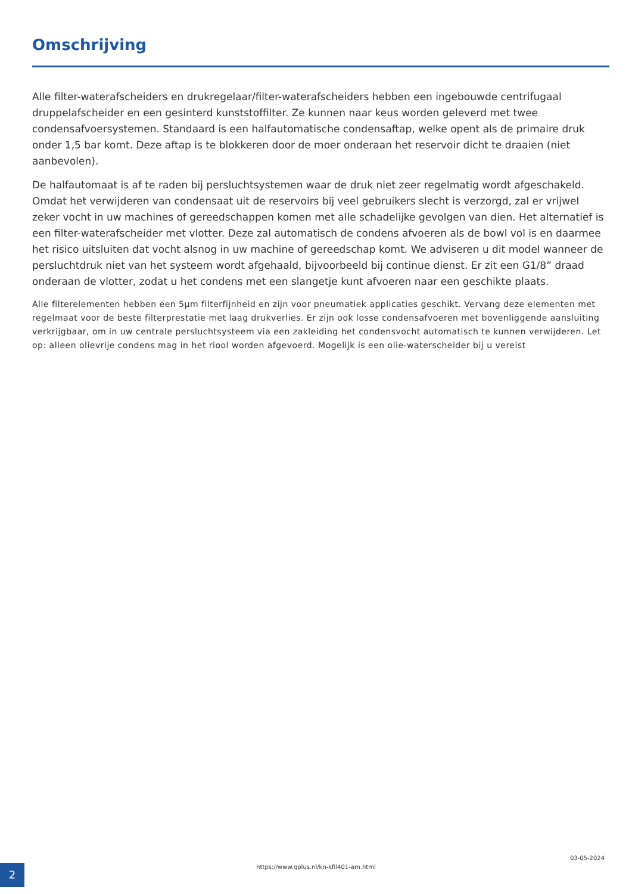Omschrijving
Alle filter-waterafscheiders en drukregelaar/filter-waterafscheiders hebben een ingebouwde centrifugaal druppelafscheider en een gesinterd kunststoffilter. Ze kunnen naar keus worden geleverd met twee condensafvoersystemen. Standaard is een halfautomatische condensaftap, welke opent als de primaire druk onder 1,5 bar komt. Deze aftap is te blokkeren door de moer onderaan het reservoir dicht te draaien (niet aanbevolen).
De halfautomaat is af te raden bij persluchtsystemen waar de druk niet zeer regelmatig wordt afgeschakeld. Omdat het verwijderen van condensaat uit de reservoirs bij veel gebruikers slecht is verzorgd, zal er vrijwel zeker vocht in uw machines of gereedschappen komen met alle schadelijke gevolgen van dien. Het alternatief is een filter-waterafscheider met vlotter. Deze zal automatisch de condens afvoeren als de bowl vol is en daarmee het risico uitsluiten dat vocht alsnog in uw machine of gereedschap komt. We adviseren u dit model wanneer de persluchtdruk niet van het systeem wordt afgehaald, bijvoorbeeld bij continue dienst. Er zit een G1/8” draad onderaan de vlotter, zodat u het condens met een slangetje kunt afvoeren naar een geschikte plaats.
Alle filterelementen hebben een 5µm filterfijnheid en zijn voor pneumatiek applicaties geschikt. Vervang deze elementen met regelmaat voor de beste filterprestatie met laag drukverlies. Er zijn ook losse condensafvoeren met bovenliggende aansluiting verkrijgbaar, om in uw centrale persluchtsysteem via een zakleiding het condensvocht automatisch te kunnen verwijderen. Let op: alleen olievrije condens mag in het riool worden afgevoerd. Mogelijk is een olie-waterscheider bij u vereist
2
https://www.qplus.nl/kn-kfil401-am.html
03-05-2024